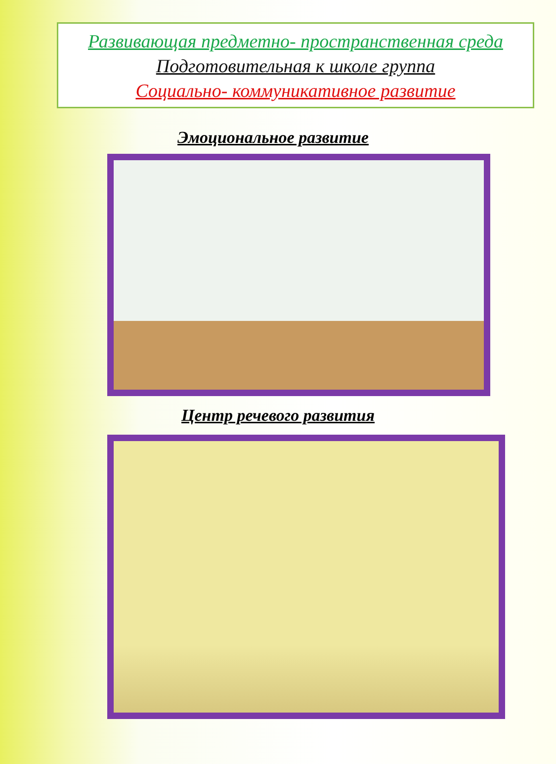Развивающая предметно- пространственная среда
Подготовительная к школе группа
Социально- коммуникативное развитие
Эмоциональное развитие
Центр речевого развития